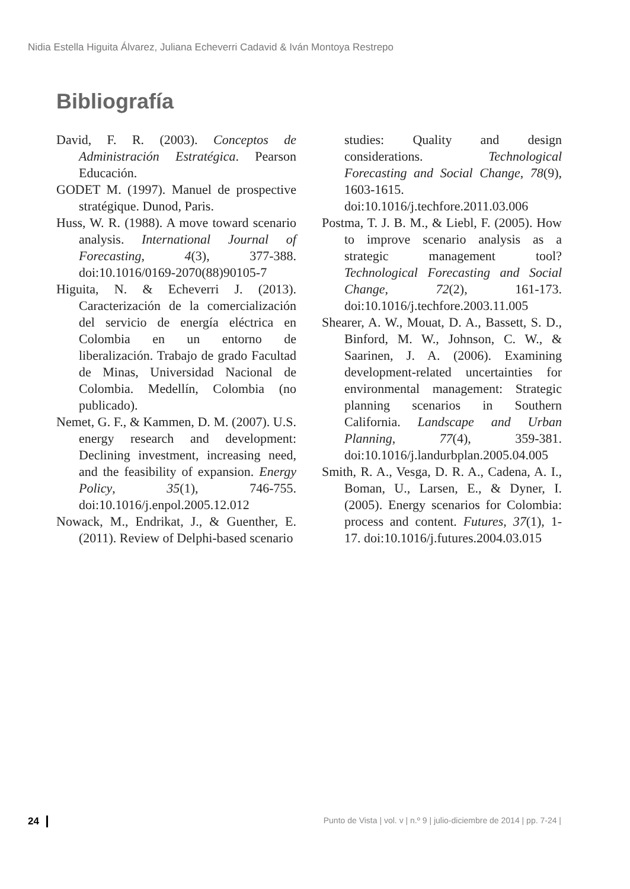Nidia Estella Higuita Álvarez, Juliana Echeverri Cadavid & Iván Montoya Restrepo
Bibliografía
David, F. R. (2003). Conceptos de Administración Estratégica. Pearson Educación.
GODET M. (1997). Manuel de prospective stratégique. Dunod, Paris.
Huss, W. R. (1988). A move toward scenario analysis. International Journal of Forecasting, 4(3), 377-388. doi:10.1016/0169-2070(88)90105-7
Higuita, N. & Echeverri J. (2013). Caracterización de la comercialización del servicio de energía eléctrica en Colombia en un entorno de liberalización. Trabajo de grado Facultad de Minas, Universidad Nacional de Colombia. Medellín, Colombia (no publicado).
Nemet, G. F., & Kammen, D. M. (2007). U.S. energy research and development: Declining investment, increasing need, and the feasibility of expansion. Energy Policy, 35(1), 746-755. doi:10.1016/j.enpol.2005.12.012
Nowack, M., Endrikat, J., & Guenther, E. (2011). Review of Delphi-based scenario
studies: Quality and design considerations. Technological Forecasting and Social Change, 78(9), 1603-1615. doi:10.1016/j.techfore.2011.03.006
Postma, T. J. B. M., & Liebl, F. (2005). How to improve scenario analysis as a strategic management tool? Technological Forecasting and Social Change, 72(2), 161-173. doi:10.1016/j.techfore.2003.11.005
Shearer, A. W., Mouat, D. A., Bassett, S. D., Binford, M. W., Johnson, C. W., & Saarinen, J. A. (2006). Examining development-related uncertainties for environmental management: Strategic planning scenarios in Southern California. Landscape and Urban Planning, 77(4), 359-381. doi:10.1016/j.landurbplan.2005.04.005
Smith, R. A., Vesga, D. R. A., Cadena, A. I., Boman, U., Larsen, E., & Dyner, I. (2005). Energy scenarios for Colombia: process and content. Futures, 37(1), 1-17. doi:10.1016/j.futures.2004.03.015
24 Punto de Vista | vol. v | n.º 9 | julio-diciembre de 2014 | pp. 7-24 |